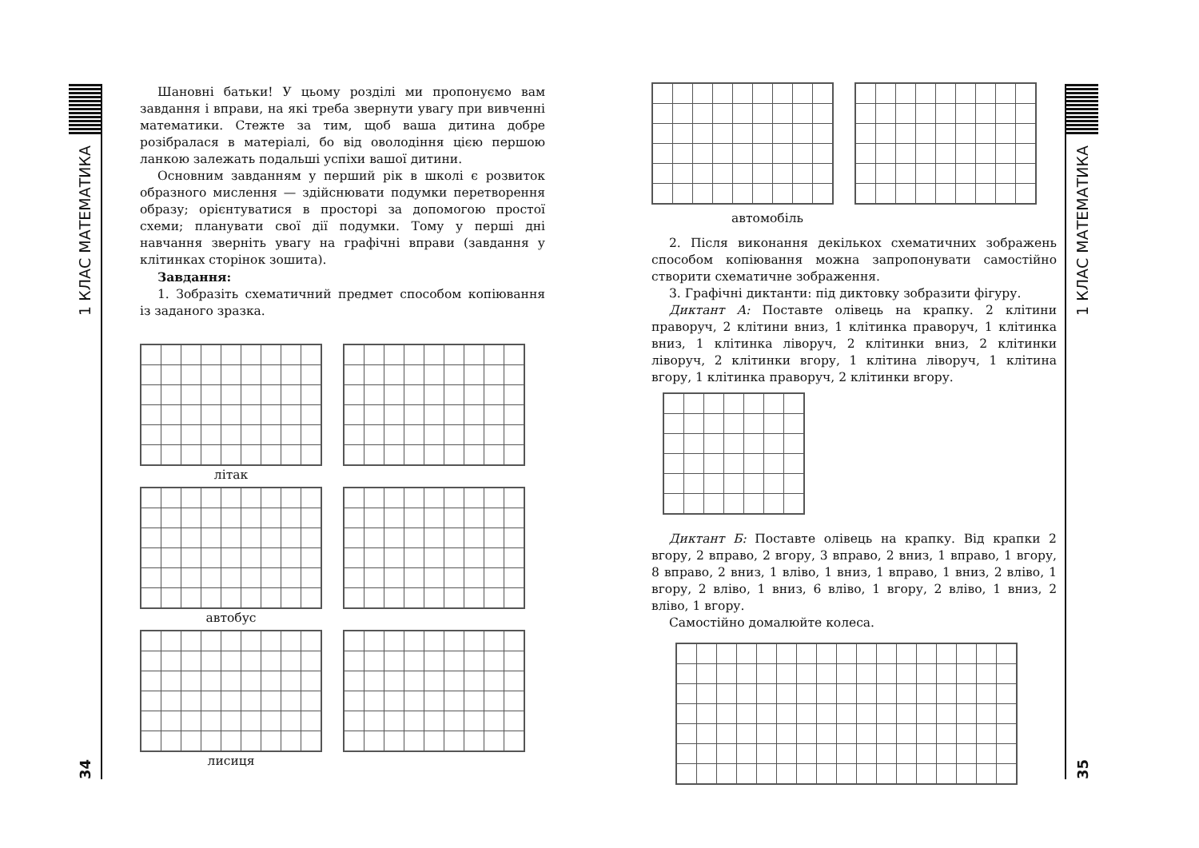1 КЛАС МАТЕМАТИКА
34
Шановні батьки! У цьому розділі ми пропонуємо вам завдання і вправи, на які треба звернути увагу при вивченні математики. Стежте за тим, щоб ваша дитина добре розібралася в матеріалі, бо від оволодіння цією першою ланкою залежать подальші успіхи вашої дитини.
Основним завданням у перший рік в школі є розвиток образного мислення — здійснювати подумки перетворення образу; орієнтуватися в просторі за допомогою простої схеми; планувати свої дії подумки. Тому у перші дні навчання зверніть увагу на графічні вправи (завдання у клітинках сторінок зошита).
Завдання:
1. Зобразіть схематичний предмет способом копіювання із заданого зразка.
літак
автобус
лисиця
1 КЛАС МАТЕМАТИКА
35
автомобіль
2. Після виконання декількох схематичних зображень способом копіювання можна запропонувати самостійно створити схематичне зображення.
3. Графічні диктанти: під диктовку зобразити фігуру.
Диктант А: Поставте олівець на крапку. 2 клітини праворуч, 2 клітини вниз, 1 клітинка праворуч, 1 клітинка вниз, 1 клітинка ліворуч, 2 клітинки вниз, 2 клітинки ліворуч, 2 клітинки вгору, 1 клітина ліворуч, 1 клітина вгору, 1 клітинка праворуч, 2 клітинки вгору.
Диктант Б: Поставте олівець на крапку. Від крапки 2 вгору, 2 вправо, 2 вгору, 3 вправо, 2 вниз, 1 вправо, 1 вгору, 8 вправо, 2 вниз, 1 вліво, 1 вниз, 1 вправо, 1 вниз, 2 вліво, 1 вгору, 2 вліво, 1 вниз, 6 вліво, 1 вгору, 2 вліво, 1 вниз, 2 вліво, 1 вгору.
Самостійно домалюйте колеса.